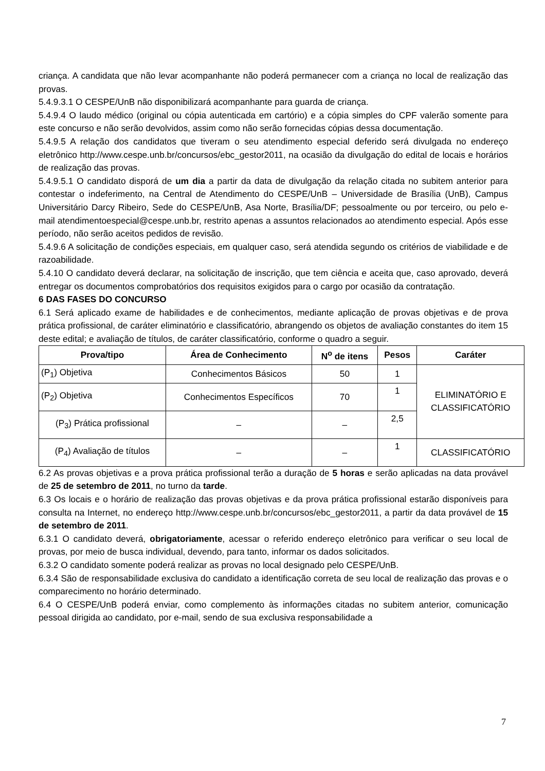criança. A candidata que não levar acompanhante não poderá permanecer com a criança no local de realização das provas.
5.4.9.3.1 O CESPE/UnB não disponibilizará acompanhante para guarda de criança.
5.4.9.4 O laudo médico (original ou cópia autenticada em cartório) e a cópia simples do CPF valerão somente para este concurso e não serão devolvidos, assim como não serão fornecidas cópias dessa documentação.
5.4.9.5 A relação dos candidatos que tiveram o seu atendimento especial deferido será divulgada no endereço eletrônico http://www.cespe.unb.br/concursos/ebc_gestor2011, na ocasião da divulgação do edital de locais e horários de realização das provas.
5.4.9.5.1 O candidato disporá de um dia a partir da data de divulgação da relação citada no subitem anterior para contestar o indeferimento, na Central de Atendimento do CESPE/UnB – Universidade de Brasília (UnB), Campus Universitário Darcy Ribeiro, Sede do CESPE/UnB, Asa Norte, Brasília/DF; pessoalmente ou por terceiro, ou pelo e-mail atendimentoespecial@cespe.unb.br, restrito apenas a assuntos relacionados ao atendimento especial. Após esse período, não serão aceitos pedidos de revisão.
5.4.9.6 A solicitação de condições especiais, em qualquer caso, será atendida segundo os critérios de viabilidade e de razoabilidade.
5.4.10 O candidato deverá declarar, na solicitação de inscrição, que tem ciência e aceita que, caso aprovado, deverá entregar os documentos comprobatórios dos requisitos exigidos para o cargo por ocasião da contratação.
6 DAS FASES DO CONCURSO
6.1 Será aplicado exame de habilidades e de conhecimentos, mediante aplicação de provas objetivas e de prova prática profissional, de caráter eliminatório e classificatório, abrangendo os objetos de avaliação constantes do item 15 deste edital; e avaliação de títulos, de caráter classificatório, conforme o quadro a seguir.
| Prova/tipo | Área de Conhecimento | N<sup>o</sup> de itens | Pesos | Caráter |
| --- | --- | --- | --- | --- |
| (P<sub>1</sub>) Objetiva | Conhecimentos Básicos | 50 | 1 | ELIMINATÓRIO E CLASSIFICATÓRIO |
| (P<sub>2</sub>) Objetiva | Conhecimentos Específicos | 70 | 1 | |
| (P<sub>3</sub>) Prática profissional | – | – | 2,5 | |
| (P<sub>4</sub>) Avaliação de títulos | – | – | 1 | CLASSIFICATÓRIO |
6.2 As provas objetivas e a prova prática profissional terão a duração de 5 horas e serão aplicadas na data provável de 25 de setembro de 2011, no turno da tarde.
6.3 Os locais e o horário de realização das provas objetivas e da prova prática profissional estarão disponíveis para consulta na Internet, no endereço http://www.cespe.unb.br/concursos/ebc_gestor2011, a partir da data provável de 15 de setembro de 2011.
6.3.1 O candidato deverá, obrigatoriamente, acessar o referido endereço eletrônico para verificar o seu local de provas, por meio de busca individual, devendo, para tanto, informar os dados solicitados.
6.3.2 O candidato somente poderá realizar as provas no local designado pelo CESPE/UnB.
6.3.4 São de responsabilidade exclusiva do candidato a identificação correta de seu local de realização das provas e o comparecimento no horário determinado.
6.4 O CESPE/UnB poderá enviar, como complemento às informações citadas no subitem anterior, comunicação pessoal dirigida ao candidato, por e-mail, sendo de sua exclusiva responsabilidade a
7